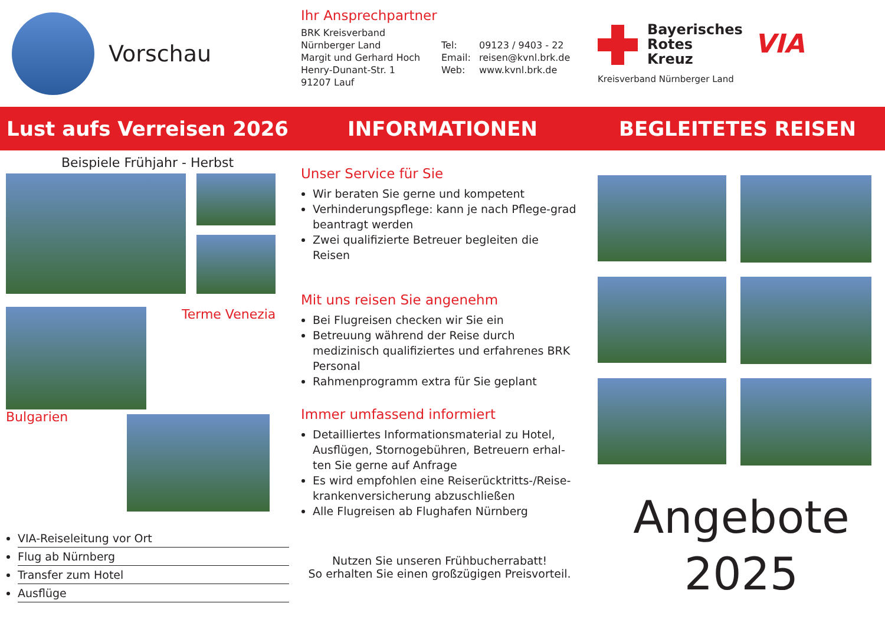Vorschau
Ihr Ansprechpartner
BRK Kreisverband
Nürnberger Land
Margit und Gerhard Hoch
Henry-Dunant-Str. 1
91207 Lauf
Tel:
Email:
Web:
09123 / 9403 - 22
reisen@kvnl.brk.de
www.kvnl.brk.de
Bayerisches
Rotes
Kreuz
Kreisverband Nürnberger Land
VIA
Lust aufs Verreisen 2026 INFORMATIONEN BEGLEITETES REISEN
Beispiele Frühjahr - Herbst
Terme Venezia
Bulgarien
VIA-Reiseleitung vor Ort
Flug ab Nürnberg
Transfer zum Hotel
Ausflüge
Unser Service für Sie
Wir beraten Sie gerne und kompetent
Verhinderungspflege: kann je nach Pflege-grad beantragt werden
Zwei qualifizierte Betreuer begleiten die Reisen
Mit uns reisen Sie angenehm
Bei Flugreisen checken wir Sie ein
Betreuung während der Reise durch medizinisch qualifiziertes und erfahrenes BRK Personal
Rahmenprogramm extra für Sie geplant
Immer umfassend informiert
Detailliertes Informationsmaterial zu Hotel, Ausflügen, Stornogebühren, Betreuern erhal-ten Sie gerne auf Anfrage
Es wird empfohlen eine Reiserücktritts-/Reise-krankenversicherung abzuschließen
Alle Flugreisen ab Flughafen Nürnberg
Nutzen Sie unseren Frühbucherrabatt!
So erhalten Sie einen großzügigen Preisvorteil.
Angebote
2025